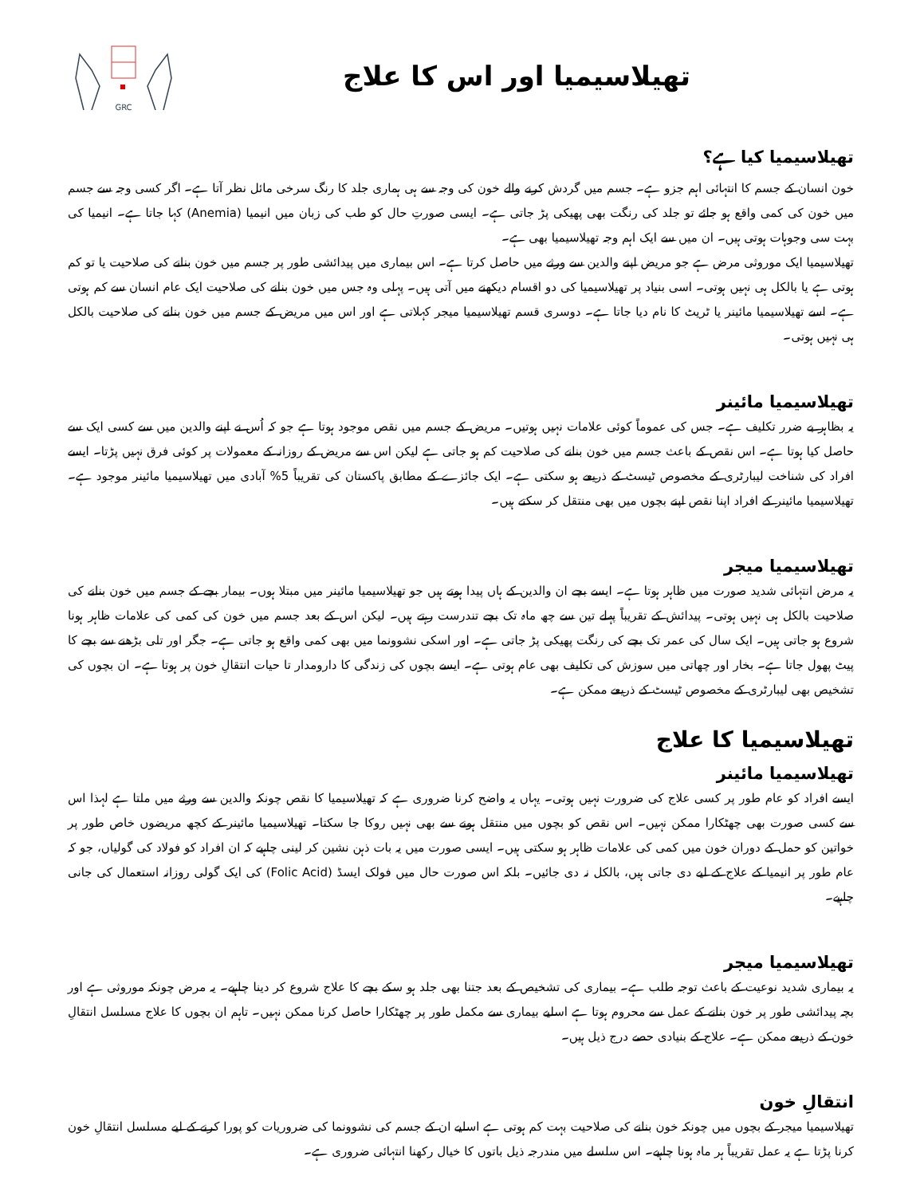تھیلاسیمیا اور اس کا علاج
GRC
تھیلاسیمیا کیا ہے؟
خون انسان کے جسم کا انتہائی اہم جزو ہے۔ جسم میں گردش کرنے والے خون کی وجہ سے ہی ہماری جلد کا رنگ سرخی مائل نظر آتا ہے۔ اگر کسی وجہ سے جسم میں خون کی کمی واقع ہو جائے تو جلد کی رنگت بھی پھیکی پڑ جاتی ہے۔ ایسی صورتِ حال کو طب کی زبان میں انیمیا (Anemia) کہا جاتا ہے۔ انیمیا کی بہت سی وجوہات ہوتی ہیں۔ ان میں سے ایک اہم وجہ تھیلاسیمیا بھی ہے۔
تھیلاسیمیا ایک موروثی مرض ہے جو مریض اپنے والدین سے ورثے میں حاصل کرتا ہے۔ اس بیماری میں پیدائشی طور پر جسم میں خون بنانے کی صلاحیت یا تو کم ہوتی ہے یا بالکل ہی نہیں ہوتی۔ اسی بنیاد پر تھیلاسیمیا کی دو اقسام دیکھنے میں آتی ہیں۔ پہلی وہ جس میں خون بنانے کی صلاحیت ایک عام انسان سے کم ہوتی ہے۔ اسے تھیلاسیمیا مائینر یا ٹریٹ کا نام دیا جاتا ہے۔ دوسری قسم تھیلاسیمیا میجر کہلاتی ہے اور اس میں مریض کے جسم میں خون بنانے کی صلاحیت بالکل ہی نہیں ہوتی۔
تھیلاسیمیا مائینر
یہ بظاہر بے ضرر تکلیف ہے۔ جس کی عموماً کوئی علامات نہیں ہوتیں۔ مریض کے جسم میں نقص موجود ہوتا ہے جو کہ اُس نے اپنے والدین میں سے کسی ایک سے حاصل کیا ہوتا ہے۔ اس نقص کے باعث جسم میں خون بنانے کی صلاحیت کم ہو جاتی ہے لیکن اس سے مریض کے روزانہ کے معمولات پر کوئی فرق نہیں پڑتا۔ ایسے افراد کی شناخت لیبارٹری کے مخصوص ٹیسٹ کے ذریعے ہو سکتی ہے۔ ایک جائزے کے مطابق پاکستان کی تقریباً 5% آبادی میں تھیلاسیمیا مائینر موجود ہے۔ تھیلاسیمیا مائینر کے افراد اپنا نقص اپنے بچوں میں بھی منتقل کر سکتے ہیں۔
تھیلاسیمیا میجر
یہ مرض انتہائی شدید صورت میں ظاہر ہوتا ہے۔ ایسے بچے ان والدین کے ہاں پیدا ہوتے ہیں جو تھیلاسیمیا مائینر میں مبتلا ہوں۔ بیمار بچے کے جسم میں خون بنانے کی صلاحیت بالکل ہی نہیں ہوتی۔ پیدائش کے تقریباً پہلے تین سے چھ ماہ تک بچے تندرست رہتے ہیں۔ لیکن اس کے بعد جسم میں خون کی کمی کی علامات ظاہر ہونا شروع ہو جاتی ہیں۔ ایک سال کی عمر تک بچے کی رنگت پھیکی پڑ جاتی ہے۔ اور اسکی نشوونما میں بھی کمی واقع ہو جاتی ہے۔ جگر اور تلی بڑھنے سے بچے کا پیٹ پھول جاتا ہے۔ بخار اور چھاتی میں سوزش کی تکلیف بھی عام ہوتی ہے۔ ایسے بچوں کی زندگی کا دارومدار تا حیات انتقالِ خون پر ہوتا ہے۔ ان بچوں کی تشخیص بھی لیبارٹری کے مخصوص ٹیسٹ کے ذریعے ممکن ہے۔
تھیلاسیمیا کا علاج
تھیلاسیمیا مائینر
ایسے افراد کو عام طور پر کسی علاج کی ضرورت نہیں ہوتی۔ یہاں یہ واضح کرنا ضروری ہے کہ تھیلاسیمیا کا نقص چونکہ والدین سے ورثے میں ملتا ہے لہذا اس سے کسی صورت بھی چھٹکارا ممکن نہیں۔ اس نقص کو بچوں میں منتقل ہونے سے بھی نہیں روکا جا سکتا۔ تھیلاسیمیا مائینر کے کچھ مریضوں خاص طور پر خواتین کو حمل کے دوران خون میں کمی کی علامات ظاہر ہو سکتی ہیں۔ ایسی صورت میں یہ بات ذہن نشین کر لینی چاہیے کہ ان افراد کو فولاد کی گولیاں، جو کہ عام طور پر انیمیا کے علاج کے لیے دی جاتی ہیں، بالکل نہ دی جائیں۔ بلکہ اس صورت حال میں فولک ایسڈ (Folic Acid) کی ایک گولی روزانہ استعمال کی جانی چاہیے۔
تھیلاسیمیا میجر
یہ بیماری شدید نوعیت کے باعث توجہ طلب ہے۔ بیماری کی تشخیص کے بعد جتنا بھی جلد ہو سکے بچے کا علاج شروع کر دینا چاہیے۔ یہ مرض چونکہ موروثی ہے اور بچہ پیدائشی طور پر خون بنانے کے عمل سے محروم ہوتا ہے اسلیے بیماری سے مکمل طور پر چھٹکارا حاصل کرنا ممکن نہیں۔ تاہم ان بچوں کا علاج مسلسل انتقالِ خون کے ذریعے ممکن ہے۔ علاج کے بنیادی حصے درج ذیل ہیں۔
انتقالِ خون
تھیلاسیمیا میجر کے بچوں میں چونکہ خون بنانے کی صلاحیت بہت کم ہوتی ہے اسلیے ان کے جسم کی نشوونما کی ضروریات کو پورا کرنے کے لیے مسلسل انتقالِ خون کرنا پڑتا ہے یہ عمل تقریباً ہر ماہ ہونا چاہیے۔ اس سلسلے میں مندرجہ ذیل باتوں کا خیال رکھنا انتہائی ضروری ہے۔